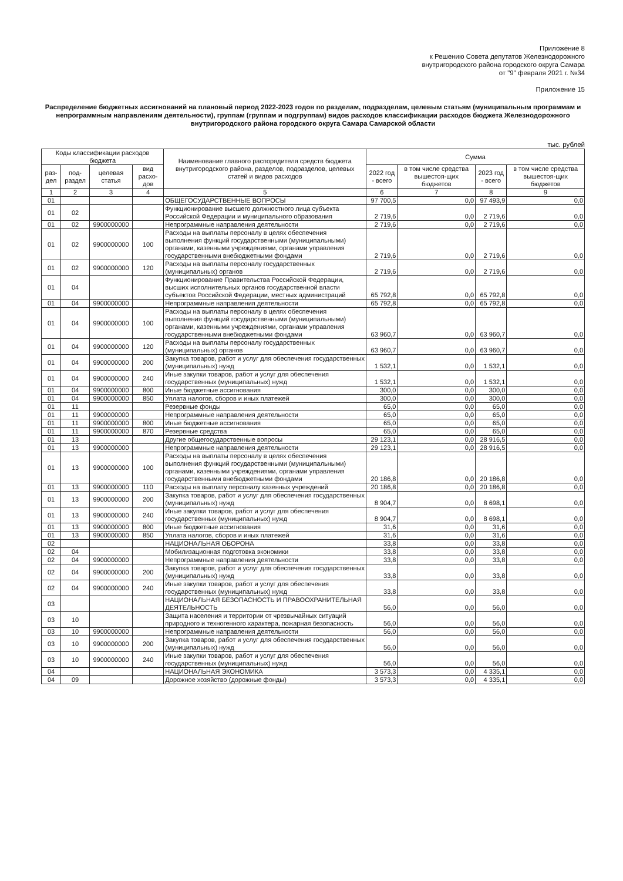Приложение 8
к Решению Совета депутатов Железнодорожного
внутригородского района городского округа Самара
от "9" февраля 2021 г. №34
Приложение 15
Распределение бюджетных ассигнований на плановый период 2022-2023 годов по разделам, подразделам, целевым статьям (муниципальным программам и непрограммным направлениям деятельности), группам (группам и подгруппам) видов расходов классификации расходов бюджета Железнодорожного внутригородского района городского округа Самара Самарской области
тыс. рублей
| Коды классификации расходов бюджета | | | | Наименование главного распорядителя средств бюджета внутригородского района, разделов, подразделов, целевых статей и видов расходов | Сумма | | | |
| --- | --- | --- | --- | --- | --- | --- | --- | --- |
| раз-дел | под-раздел | целевая статья | вид расхо-дов | | 2022 год - всего | в том числе средства вышестоя-щих бюджетов | 2023 год - всего | в том числе средства вышестоя-щих бюджетов |
| 1 | 2 | 3 | 4 | 5 | 6 | 7 | 8 | 9 |
| 01 | | | | ОБЩЕГОСУДАРСТВЕННЫЕ ВОПРОСЫ | 97 700,5 | 0,0 | 97 493,9 | 0,0 |
| 01 | 02 | | | Функционирование высшего должностного лица субъекта Российской Федерации и муниципального образования | 2 719,6 | 0,0 | 2 719,6 | 0,0 |
| 01 | 02 | 9900000000 | | Непрограммные направления деятельности | 2 719,6 | 0,0 | 2 719,6 | 0,0 |
| 01 | 02 | 9900000000 | 100 | Расходы на выплаты персоналу в целях обеспечения выполнения функций государственными (муниципальными) органами, казенными учреждениями, органами управления государственными внебюджетными фондами | 2 719,6 | 0,0 | 2 719,6 | 0,0 |
| 01 | 02 | 9900000000 | 120 | Расходы на выплаты персоналу государственных (муниципальных) органов | 2 719,6 | 0,0 | 2 719,6 | 0,0 |
| 01 | 04 | | | Функционирование Правительства Российской Федерации, высших исполнительных органов государственной власти субъектов Российской Федерации, местных администраций | 65 792,8 | 0,0 | 65 792,8 | 0,0 |
| 01 | 04 | 9900000000 | | Непрограммные направления деятельности | 65 792,8 | 0,0 | 65 792,8 | 0,0 |
| 01 | 04 | 9900000000 | 100 | Расходы на выплаты персоналу в целях обеспечения выполнения функций государственными (муниципальными) органами, казенными учреждениями, органами управления государственными внебюджетными фондами | 63 960,7 | 0,0 | 63 960,7 | 0,0 |
| 01 | 04 | 9900000000 | 120 | Расходы на выплаты персоналу государственных (муниципальных) органов | 63 960,7 | 0,0 | 63 960,7 | 0,0 |
| 01 | 04 | 9900000000 | 200 | Закупка товаров, работ и услуг для обеспечения государственных (муниципальных) нужд | 1 532,1 | 0,0 | 1 532,1 | 0,0 |
| 01 | 04 | 9900000000 | 240 | Иные закупки товаров, работ и услуг для обеспечения государственных (муниципальных) нужд | 1 532,1 | 0,0 | 1 532,1 | 0,0 |
| 01 | 04 | 9900000000 | 800 | Иные бюджетные ассигнования | 300,0 | 0,0 | 300,0 | 0,0 |
| 01 | 04 | 9900000000 | 850 | Уплата налогов, сборов и иных платежей | 300,0 | 0,0 | 300,0 | 0,0 |
| 01 | 11 | | | Резервные фонды | 65,0 | 0,0 | 65,0 | 0,0 |
| 01 | 11 | 9900000000 | | Непрограммные направления деятельности | 65,0 | 0,0 | 65,0 | 0,0 |
| 01 | 11 | 9900000000 | 800 | Иные бюджетные ассигнования | 65,0 | 0,0 | 65,0 | 0,0 |
| 01 | 11 | 9900000000 | 870 | Резервные средства | 65,0 | 0,0 | 65,0 | 0,0 |
| 01 | 13 | | | Другие общегосударственные вопросы | 29 123,1 | 0,0 | 28 916,5 | 0,0 |
| 01 | 13 | 9900000000 | | Непрограммные направления деятельности | 29 123,1 | 0,0 | 28 916,5 | 0,0 |
| 01 | 13 | 9900000000 | 100 | Расходы на выплаты персоналу в целях обеспечения выполнения функций государственными (муниципальными) органами, казенными учреждениями, органами управления государственными внебюджетными фондами | 20 186,8 | 0,0 | 20 186,8 | 0,0 |
| 01 | 13 | 9900000000 | 110 | Расходы на выплату персоналу казенных учреждений | 20 186,8 | 0,0 | 20 186,8 | 0,0 |
| 01 | 13 | 9900000000 | 200 | Закупка товаров, работ и услуг для обеспечения государственных (муниципальных) нужд | 8 904,7 | 0,0 | 8 698,1 | 0,0 |
| 01 | 13 | 9900000000 | 240 | Иные закупки товаров, работ и услуг для обеспечения государственных (муниципальных) нужд | 8 904,7 | 0,0 | 8 698,1 | 0,0 |
| 01 | 13 | 9900000000 | 800 | Иные бюджетные ассигнования | 31,6 | 0,0 | 31,6 | 0,0 |
| 01 | 13 | 9900000000 | 850 | Уплата налогов, сборов и иных платежей | 31,6 | 0,0 | 31,6 | 0,0 |
| 02 | | | | НАЦИОНАЛЬНАЯ ОБОРОНА | 33,8 | 0,0 | 33,8 | 0,0 |
| 02 | 04 | | | Мобилизационная подготовка экономики | 33,8 | 0,0 | 33,8 | 0,0 |
| 02 | 04 | 9900000000 | | Непрограммные направления деятельности | 33,8 | 0,0 | 33,8 | 0,0 |
| 02 | 04 | 9900000000 | 200 | Закупка товаров, работ и услуг для обеспечения государственных (муниципальных) нужд | 33,8 | 0,0 | 33,8 | 0,0 |
| 02 | 04 | 9900000000 | 240 | Иные закупки товаров, работ и услуг для обеспечения государственных (муниципальных) нужд | 33,8 | 0,0 | 33,8 | 0,0 |
| 03 | | | | НАЦИОНАЛЬНАЯ БЕЗОПАСНОСТЬ И ПРАВООХРАНИТЕЛЬНАЯ ДЕЯТЕЛЬНОСТЬ | 56,0 | 0,0 | 56,0 | 0,0 |
| 03 | 10 | | | Защита населения и территории от чрезвычайных ситуаций природного и техногенного характера, пожарная безопасность | 56,0 | 0,0 | 56,0 | 0,0 |
| 03 | 10 | 9900000000 | | Непрограммные направления деятельности | 56,0 | 0,0 | 56,0 | 0,0 |
| 03 | 10 | 9900000000 | 200 | Закупка товаров, работ и услуг для обеспечения государственных (муниципальных) нужд | 56,0 | 0,0 | 56,0 | 0,0 |
| 03 | 10 | 9900000000 | 240 | Иные закупки товаров, работ и услуг для обеспечения государственных (муниципальных) нужд | 56,0 | 0,0 | 56,0 | 0,0 |
| 04 | | | | НАЦИОНАЛЬНАЯ ЭКОНОМИКА | 3 573,3 | 0,0 | 4 335,1 | 0,0 |
| 04 | 09 | | | Дорожное хозяйство (дорожные фонды) | 3 573,3 | 0,0 | 4 335,1 | 0,0 |